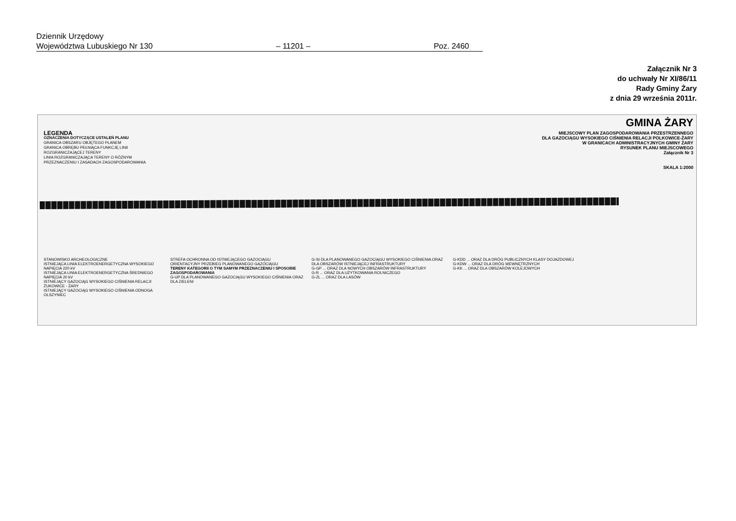Dziennik Urzędowy
Województwa Lubuskiego Nr 130 – 11201 – Poz. 2460
Załącznik Nr 3
do uchwały Nr XI/86/11
Rady Gminy Żary
z dnia 29 września 2011r.
GMINA ŻARY
MIEJSCOWY PLAN ZAGOSPODAROWANIA PRZESTRZENNEGO
DLA GAZOCIĄGU WYSOKIEGO CIŚNIENIA RELACJI POLKOWICE-ŻARY
W GRANICACH ADMINISTRACYJNYCH GMINY ŻARY
RYSUNEK PLANU MIEJSCOWEGO
Załącznik Nr 3
SKALA 1:2000
LEGENDA
OZNACZENIA DOTYCZĄCE USTALEŃ PLANU
GRANICA OBSZARU OBJĘTEGO PLANEM
GRANICA OBRĘBU PEŁNIĄCA FUNKCJĘ LINII ROZGRANICZAJĄCEJ TERENY
LINIA ROZGRANICZAJĄCA TERENY O RÓŻNYM PRZEZNACZENIU I ZASADACH ZAGOSPODAROWANIA
STANOWISKO ARCHEOLOGICZNE
ISTNIEJĄCA LINIA ELEKTROENERGETYCZNA WYSOKIEGO NAPIĘCIA 220 kV
ISTNIEJĄCA LINIA ELEKTROENERGETYCZNA ŚREDNIEGO NAPIĘCIA 20 kV
ISTNIEJĄCY GAZOCIĄG WYSOKIEGO CIŚNIENIA RELACJI ŻUKOWICE - ŻARY
ISTNIEJĄCY GAZOCIĄG WYSOKIEGO CIŚNIENIA ODNOGA OLSZYNIEC
STREFA OCHRONNA OD ISTNIEJĄCEGO GAZOCIĄGU
ORIENTACYJNY PRZEBIEG PLANOWANEGO GAZOCIĄGU
TERENY KATEGORII O TYM SAMYM PRZEZNACZENIU I SPOSOBIE ZAGOSPODAROWANIA
G-UP DLA PLANOWANEGO GAZOCIĄGU WYSOKIEGO CIŚNIENIA ORAZ DLA ZIELENI
G-SI DLA PLANOWANEGO GAZOCIĄGU WYSOKIEGO CIŚNIENIA ORAZ DLA OBSZARÓW ISTNIEJĄCEJ INFRASTRUKTURY
G-GP ... ORAZ DLA NOWYCH OBSZARÓW INFRASTRUKTURY
G-R ... ORAZ DLA UŻYTKOWANIA ROLNICZEGO
G-ZL ... ORAZ DLA LASÓW
G-KDD ... ORAZ DLA DRÓG PUBLICZNYCH KLASY DOJAZDOWEJ
G-KDW ... ORAZ DLA DRÓG WEWNĘTRZNYCH
G-KK ... ORAZ DLA OBSZARÓW KOLEJOWYCH